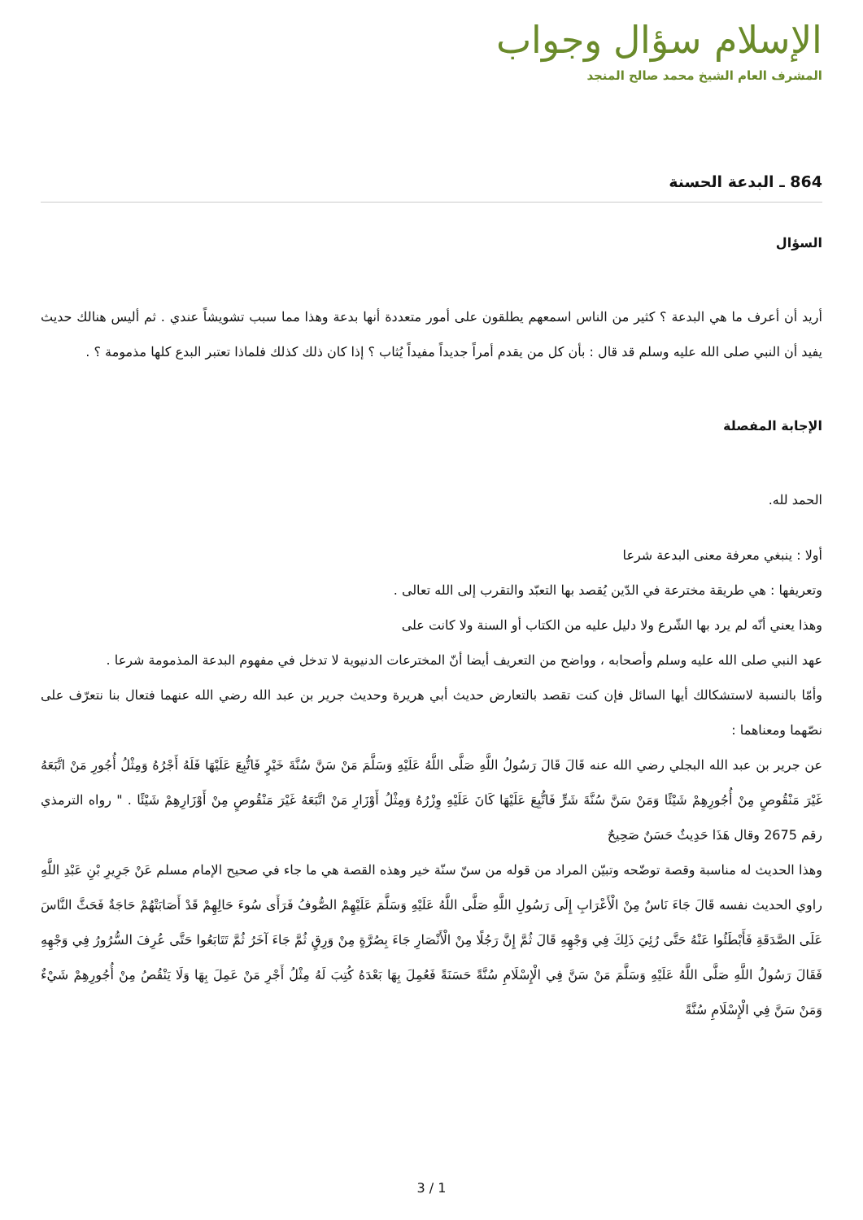الإسلام سؤال وجواب
المشرف العام الشيخ محمد صالح المنجد
864 ـ البدعة الحسنة
السؤال
أريد أن أعرف ما هي البدعة ؟ كثير من الناس اسمعهم يطلقون على أمور متعددة أنها بدعة وهذا مما سبب تشويشاً عندي . ثم أليس هنالك حديث يفيد أن النبي صلى الله عليه وسلم قد قال : بأن كل من يقدم أمراً جديداً مفيداً يُثاب ؟ إذا كان ذلك كذلك فلماذا تعتبر البدع كلها مذمومة ؟ .
الإجابة المفصلة
الحمد لله.
أولا : ينبغي معرفة معنى البدعة شرعا
وتعريفها : هي طريقة مخترعة في الدّين يُقصد بها التعبّد والتقرب إلى الله تعالى .
وهذا يعني أنّه لم يرد بها الشّرع ولا دليل عليه من الكتاب أو السنة ولا كانت على
عهد النبي صلى الله عليه وسلم وأصحابه ، وواضح من التعريف أيضا أنّ المخترعات الدنيوية لا تدخل في مفهوم البدعة المذمومة شرعا .
وأمّا بالنسبة لاستشكالك أيها السائل فإن كنت تقصد بالتعارض حديث أبي هريرة وحديث جرير بن عبد الله رضي الله عنهما فتعال بنا نتعرّف على نصّهما ومعناهما :
عن جرير بن عبد الله البجلي رضي الله عنه قَالَ قَالَ رَسُولُ اللَّهِ صَلَّى اللَّهُ عَلَيْهِ وَسَلَّمَ مَنْ سَنَّ سُنَّةَ خَيْرٍ فَاتُّبِعَ عَلَيْهَا فَلَهُ أَجْرُهُ وَمِثْلُ أُجُورِ مَنْ اتَّبَعَهُ غَيْرَ مَنْقُوصٍ مِنْ أُجُورِهِمْ شَيْئًا وَمَنْ سَنَّ سُنَّةَ شَرٍّ فَاتُّبِعَ عَلَيْهَا كَانَ عَلَيْهِ وِزْرُهُ وَمِثْلُ أَوْزَارِ مَنْ اتَّبَعَهُ غَيْرَ مَنْقُوصٍ مِنْ أَوْزَارِهِمْ شَيْئًا . " رواه الترمذي رقم 2675 وقال هَذَا حَدِيثٌ حَسَنٌ صَحِيحٌ
وهذا الحديث له مناسبة وقصة توضّحه وتبيّن المراد من قوله من سنّ سنّة خير وهذه القصة هي ما جاء في صحيح الإمام مسلم عَنْ جَرِيرِ بْنِ عَبْدِ اللَّهِ راوي الحديث نفسه قَالَ جَاءَ نَاسٌ مِنْ الْأَعْرَابِ إِلَى رَسُولِ اللَّهِ صَلَّى اللَّهُ عَلَيْهِ وَسَلَّمَ عَلَيْهِمْ الصُّوفُ فَرَأَى سُوءَ حَالِهِمْ قَدْ أَصَابَتْهُمْ حَاجَةٌ فَحَثَّ النَّاسَ عَلَى الصَّدَقَةِ فَأَبْطَئُوا عَنْهُ حَتَّى رُئِيَ ذَلِكَ فِي وَجْهِهِ قَالَ ثُمَّ إِنَّ رَجُلًا مِنْ الْأَنْصَارِ جَاءَ بِصُرَّةٍ مِنْ وَرِقٍ ثُمَّ جَاءَ آخَرُ ثُمَّ تَتَابَعُوا حَتَّى عُرِفَ السُّرُورُ فِي وَجْهِهِ فَقَالَ رَسُولُ اللَّهِ صَلَّى اللَّهُ عَلَيْهِ وَسَلَّمَ مَنْ سَنَّ فِي الْإِسْلَامِ سُنَّةً حَسَنَةً فَعُمِلَ بِهَا بَعْدَهُ كُتِبَ لَهُ مِثْلُ أَجْرِ مَنْ عَمِلَ بِهَا وَلَا يَنْقُصُ مِنْ أُجُورِهِمْ شَيْءٌ وَمَنْ سَنَّ فِي الْإِسْلَامِ سُنَّةً
3 / 1